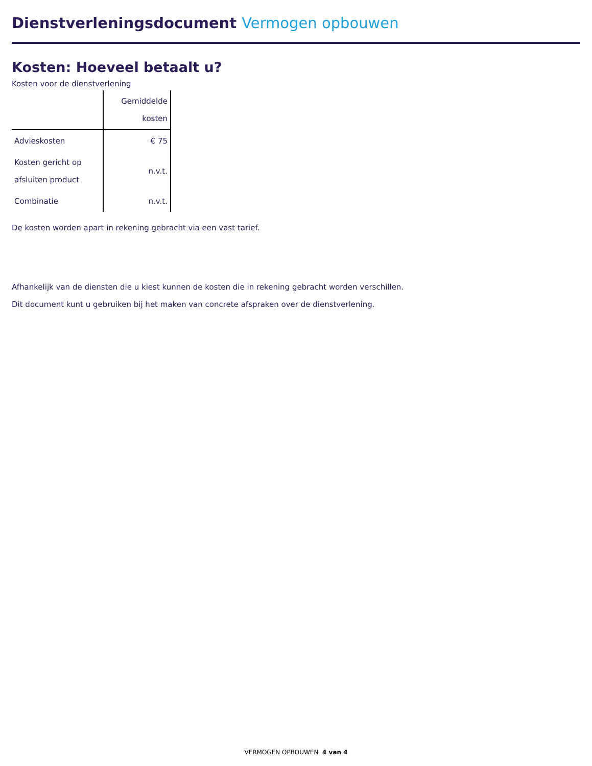Dienstverleningsdocument Vermogen opbouwen
Kosten: Hoeveel betaalt u?
Kosten voor de dienstverlening
| | Gemiddelde kosten |
| --- | --- |
| Advieskosten | € 75 |
| Kosten gericht op afsluiten product | n.v.t. |
| Combinatie | n.v.t. |
De kosten worden apart in rekening gebracht via een vast tarief.
Afhankelijk van de diensten die u kiest kunnen de kosten die in rekening gebracht worden verschillen.
Dit document kunt u gebruiken bij het maken van concrete afspraken over de dienstverlening.
VERMOGEN OPBOUWEN 4 van 4